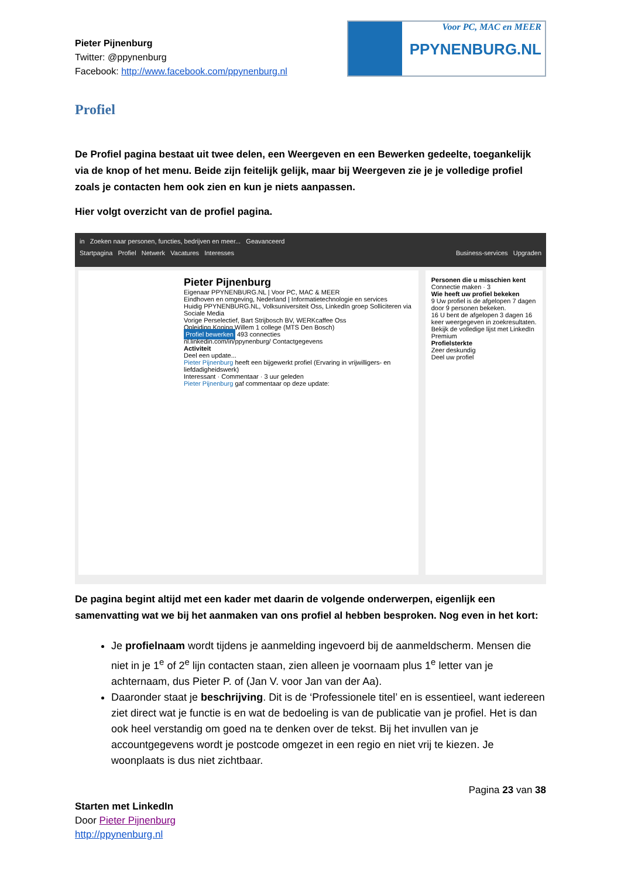Pieter Pijnenburg
Twitter: @ppynenburg
Facebook: http://www.facebook.com/ppynenburg.nl
Voor PC, MAC en MEER
PPYNENBURG.NL
Profiel
De Profiel pagina bestaat uit twee delen, een Weergeven en een Bewerken gedeelte, toegankelijk via de knop of het menu. Beide zijn feitelijk gelijk, maar bij Weergeven zie je je volledige profiel zoals je contacten hem ook zien en kun je niets aanpassen.
Hier volgt overzicht van de profiel pagina.
in Zoeken naar personen, functies, bedrijven en meer... Geavanceerd
Startpagina Profiel Netwerk Vacatures Interesses Business-services Upgraden
Pieter Pijnenburg
Eigenaar PPYNENBURG.NL | Voor PC, MAC & MEER
Eindhoven en omgeving, Nederland | Informatietechnologie en services
Huidig PPYNENBURG.NL, Volksuniversiteit Oss, LinkedIn groep Solliciteren via Sociale Media
Vorige Perselectief, Bart Strijbosch BV, WERKcaffee Oss
Opleiding Koning Willem 1 college (MTS Den Bosch)
Profiel bewerken 493 connecties
nl.linkedin.com/in/ppynenburg/ Contactgegevens
Activiteit
Deel een update...
Pieter Pijnenburg heeft een bijgewerkt profiel (Ervaring in vrijwilligers- en liefdadigheidswerk)
Interessant · Commentaar · 3 uur geleden
Pieter Pijnenburg gaf commentaar op deze update:
Personen die u misschien kent
Connectie maken · 3
Wie heeft uw profiel bekeken
9 Uw profiel is de afgelopen 7 dagen door 9 personen bekeken.
16 U bent de afgelopen 3 dagen 16 keer weergegeven in zoekresultaten.
Bekijk de volledige lijst met LinkedIn Premium
Profielsterkte
Zeer deskundig
Deel uw profiel
De pagina begint altijd met een kader met daarin de volgende onderwerpen, eigenlijk een samenvatting wat we bij het aanmaken van ons profiel al hebben besproken. Nog even in het kort:
Je profielnaam wordt tijdens je aanmelding ingevoerd bij de aanmeldscherm. Mensen die niet in je 1<sup>e</sup> of 2<sup>e</sup> lijn contacten staan, zien alleen je voornaam plus 1<sup>e</sup> letter van je achternaam, dus Pieter P. of (Jan V. voor Jan van der Aa).
Daaronder staat je beschrijving. Dit is de ‘Professionele titel’ en is essentieel, want iedereen ziet direct wat je functie is en wat de bedoeling is van de publicatie van je profiel. Het is dan ook heel verstandig om goed na te denken over de tekst. Bij het invullen van je accountgegevens wordt je postcode omgezet in een regio en niet vrij te kiezen. Je woonplaats is dus niet zichtbaar.
Pagina 23 van 38
Starten met LinkedIn
Door Pieter Pijnenburg
http://ppynenburg.nl